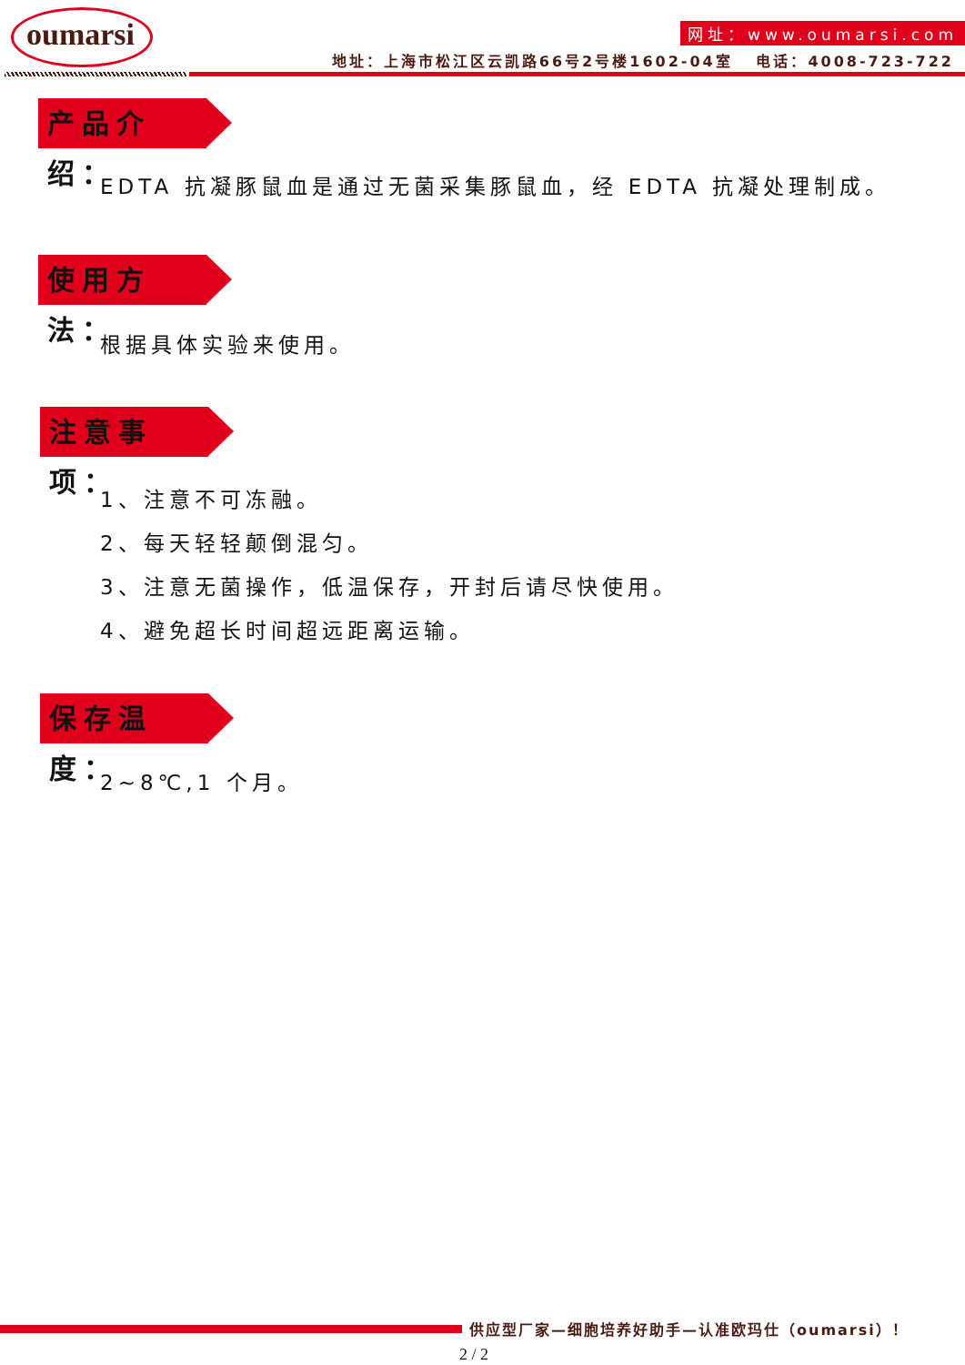oumarsi
网址：www.oumarsi.com
地址：上海市松江区云凯路66号2号楼1602-04室 电话：4008-723-722
产品介绍：
EDTA 抗凝豚鼠血是通过无菌采集豚鼠血，经 EDTA 抗凝处理制成。
使用方法：
根据具体实验来使用。
注意事项：
1、注意不可冻融。
2、每天轻轻颠倒混匀。
3、注意无菌操作，低温保存，开封后请尽快使用。
4、避免超长时间超远距离运输。
保存温度：
2~8℃,1 个月。
供应型厂家—细胞培养好助手—认准欧玛仕（oumarsi）！
2 / 2